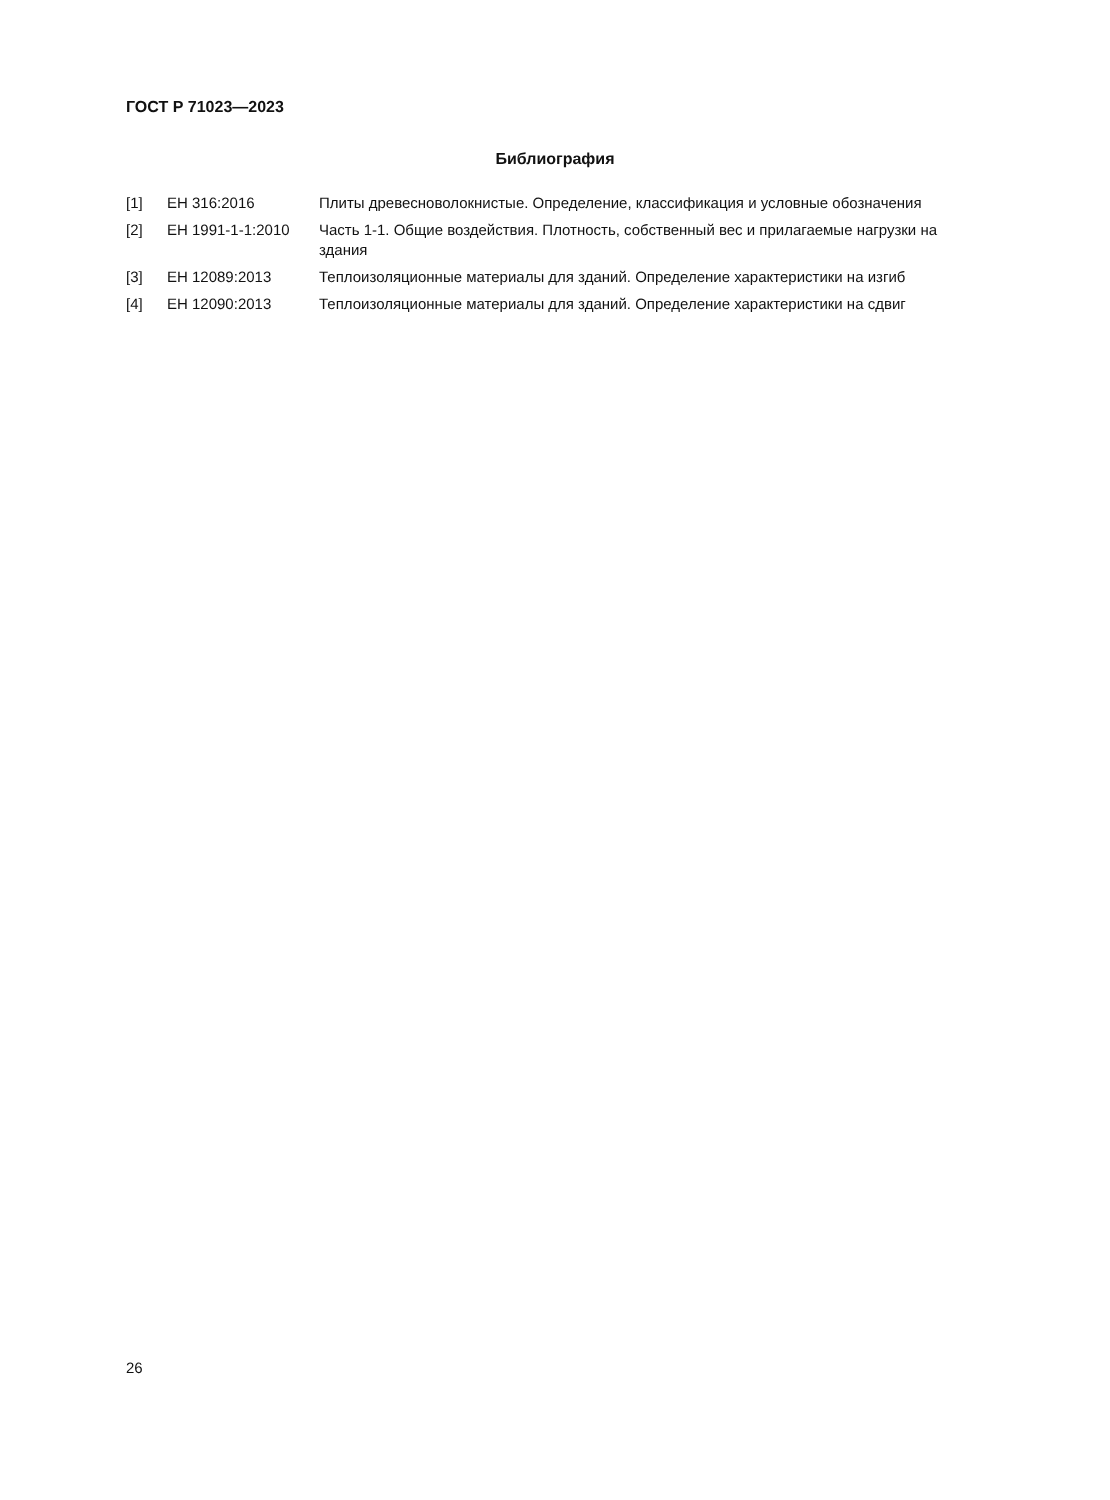ГОСТ Р 71023—2023
Библиография
| [1] | ЕН 316:2016 | Плиты древесноволокнистые. Определение, классификация и условные обозначения |
| [2] | ЕН 1991-1-1:2010 | Часть 1-1. Общие воздействия. Плотность, собственный вес и прилагаемые нагрузки на здания |
| [3] | ЕН 12089:2013 | Теплоизоляционные материалы для зданий. Определение характеристики на изгиб |
| [4] | ЕН 12090:2013 | Теплоизоляционные материалы для зданий. Определение характеристики на сдвиг |
26